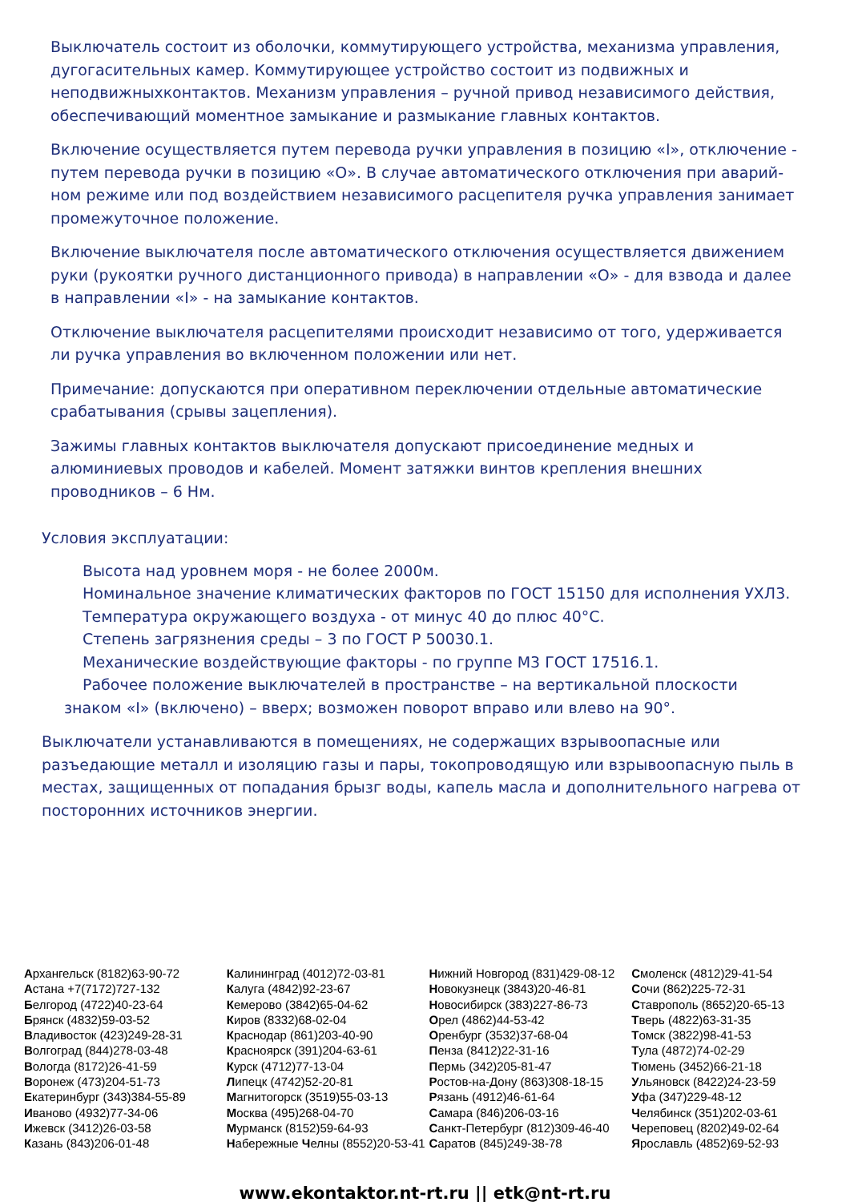Выключатель состоит из оболочки, коммутирующего устройства, механизма управления, дугогасительных камер. Коммутирующее устройство состоит из подвижных и неподвижныхконтактов. Механизм управления – ручной привод независимого действия, обеспечивающий моментное замыкание и размыкание главных контактов.
Включение осуществляется путем перевода ручки управления в позицию «I», отключение - путем перевода ручки в позицию «О». В случае автоматического отключения при аварий-ном режиме или под воздействием независимого расцепителя ручка управления занимает промежуточное положение.
Включение выключателя после автоматического отключения осуществляется движением руки (рукоятки ручного дистанционного привода) в направлении «О» - для взвода и далее в направлении «I» - на замыкание контактов.
Отключение выключателя расцепителями происходит независимо от того, удерживается ли ручка управления во включенном положении или нет.
Примечание: допускаются при оперативном переключении отдельные автоматические срабатывания (срывы зацепления).
Зажимы главных контактов выключателя допускают присоединение медных и алюминиевых проводов и кабелей. Момент затяжки винтов крепления внешних проводников – 6 Нм.
Условия эксплуатации:
Высота над уровнем моря - не более 2000м.
Номинальное значение климатических факторов по ГОСТ 15150 для исполнения УХЛ3.
Температура окружающего воздуха - от минус 40 до плюс 40°С.
Степень загрязнения среды – 3 по ГОСТ Р 50030.1.
Механические воздействующие факторы - по группе М3 ГОСТ 17516.1.
Рабочее положение выключателей в пространстве – на вертикальной плоскости
знаком «I» (включено) – вверх; возможен поворот вправо или влево на 90°.
Выключатели устанавливаются в помещениях, не содержащих взрывоопасные или разъедающие металл и изоляцию газы и пары, токопроводящую или взрывоопасную пыль в местах, защищенных от попадания брызг воды, капель масла и дополнительного нагрева от посторонних источников энергии.
Архангельск (8182)63-90-72
Астана +7(7172)727-132
Белгород (4722)40-23-64
Брянск (4832)59-03-52
Владивосток (423)249-28-31
Волгоград (844)278-03-48
Вологда (8172)26-41-59
Воронеж (473)204-51-73
Екатеринбург (343)384-55-89
Иваново (4932)77-34-06
Ижевск (3412)26-03-58
Казань (843)206-01-48
Калининград (4012)72-03-81
Калуга (4842)92-23-67
Кемерово (3842)65-04-62
Киров (8332)68-02-04
Краснодар (861)203-40-90
Красноярск (391)204-63-61
Курск (4712)77-13-04
Липецк (4742)52-20-81
Магнитогорск (3519)55-03-13
Москва (495)268-04-70
Мурманск (8152)59-64-93
Набережные Челны (8552)20-53-41
Нижний Новгород (831)429-08-12
Новокузнецк (3843)20-46-81
Новосибирск (383)227-86-73
Орел (4862)44-53-42
Оренбург (3532)37-68-04
Пенза (8412)22-31-16
Пермь (342)205-81-47
Ростов-на-Дону (863)308-18-15
Рязань (4912)46-61-64
Самара (846)206-03-16
Санкт-Петербург (812)309-46-40
Саратов (845)249-38-78
Смоленск (4812)29-41-54
Сочи (862)225-72-31
Ставрополь (8652)20-65-13
Тверь (4822)63-31-35
Томск (3822)98-41-53
Тула (4872)74-02-29
Тюмень (3452)66-21-18
Ульяновск (8422)24-23-59
Уфа (347)229-48-12
Челябинск (351)202-03-61
Череповец (8202)49-02-64
Ярославль (4852)69-52-93
www.ekontaktor.nt-rt.ru || etk@nt-rt.ru